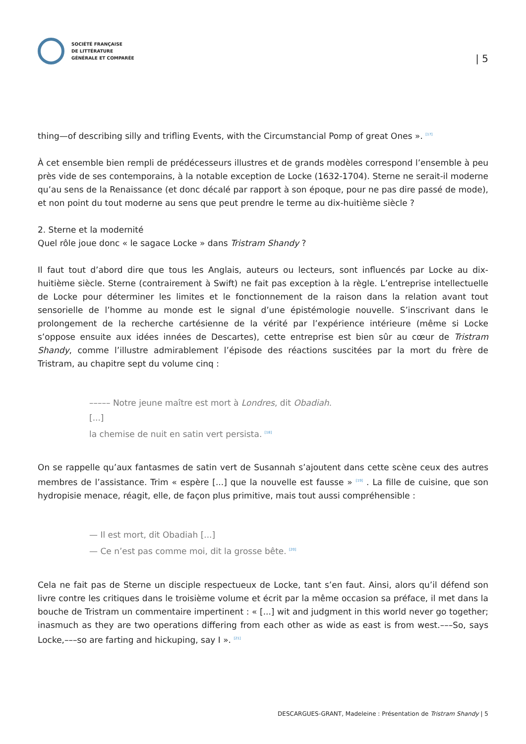SOCIÉTÉ FRANÇAISE
DE LITTÉRATURE
GÉNÉRALE ET COMPARÉE
| 5
thing—of describing silly and trifling Events, with the Circumstancial Pomp of great Ones ». <sup>[17]</sup>
À cet ensemble bien rempli de prédécesseurs illustres et de grands modèles correspond l’ensemble à peu près vide de ses contemporains, à la notable exception de Locke (1632-1704). Sterne ne serait-il moderne qu’au sens de la Renaissance (et donc décalé par rapport à son époque, pour ne pas dire passé de mode), et non point du tout moderne au sens que peut prendre le terme au dix-huitième siècle ?
2. Sterne et la modernité
Quel rôle joue donc « le sagace Locke » dans Tristram Shandy ?
Il faut tout d’abord dire que tous les Anglais, auteurs ou lecteurs, sont influencés par Locke au dix-huitième siècle. Sterne (contrairement à Swift) ne fait pas exception à la règle. L’entreprise intellectuelle de Locke pour déterminer les limites et le fonctionnement de la raison dans la relation avant tout sensorielle de l’homme au monde est le signal d’une épistémologie nouvelle. S’inscrivant dans le prolongement de la recherche cartésienne de la vérité par l’expérience intérieure (même si Locke s’oppose ensuite aux idées innées de Descartes), cette entreprise est bien sûr au cœur de Tristram Shandy, comme l’illustre admirablement l’épisode des réactions suscitées par la mort du frère de Tristram, au chapitre sept du volume cinq :
––––– Notre jeune maître est mort à Londres, dit Obadiah.
[...]
la chemise de nuit en satin vert persista. <sup>[18]</sup>
On se rappelle qu’aux fantasmes de satin vert de Susannah s’ajoutent dans cette scène ceux des autres membres de l’assistance. Trim « espère [...] que la nouvelle est fausse » <sup>[19]</sup> . La fille de cuisine, que son hydropisie menace, réagit, elle, de façon plus primitive, mais tout aussi compréhensible :
— Il est mort, dit Obadiah [...]
— Ce n’est pas comme moi, dit la grosse bête. <sup>[20]</sup>
Cela ne fait pas de Sterne un disciple respectueux de Locke, tant s’en faut. Ainsi, alors qu’il défend son livre contre les critiques dans le troisième volume et écrit par la même occasion sa préface, il met dans la bouche de Tristram un commentaire impertinent : « [...] wit and judgment in this world never go together; inasmuch as they are two operations differing from each other as wide as east is from west.–––So, says Locke,–––so are farting and hickuping, say I ». <sup>[21]</sup>
DESCARGUES-GRANT, Madeleine : Présentation de Tristram Shandy | 5